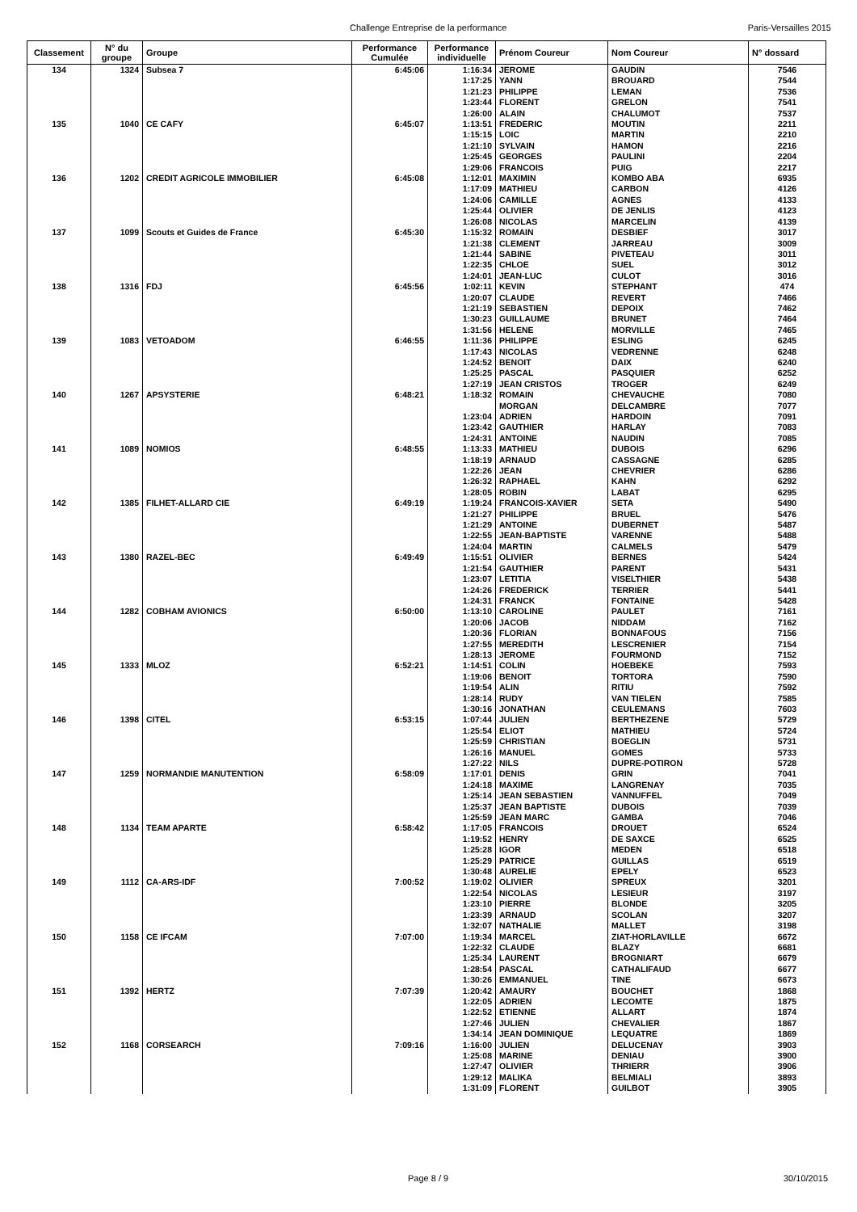Challenge Entreprise de la performance Paris-Versailles 2015
| Classement | N° du groupe | Groupe | Performance Cumulée | Performance individuelle | Prénom Coureur | Nom Coureur | N° dossard |
| --- | --- | --- | --- | --- | --- | --- | --- |
| 134 | 1324 | Subsea 7 | 6:45:06 | 1:16:34 | JEROME | GAUDIN | 7546 |
| | | | | 1:17:25 | YANN | BROUARD | 7544 |
| | | | | 1:21:23 | PHILIPPE | LEMAN | 7536 |
| | | | | 1:23:44 | FLORENT | GRELON | 7541 |
| | | | | 1:26:00 | ALAIN | CHALUMOT | 7537 |
| 135 | 1040 | CE CAFY | 6:45:07 | 1:13:51 | FREDERIC | MOUTIN | 2211 |
| | | | | 1:15:15 | LOIC | MARTIN | 2210 |
| | | | | 1:21:10 | SYLVAIN | HAMON | 2216 |
| | | | | 1:25:45 | GEORGES | PAULINI | 2204 |
| | | | | 1:29:06 | FRANCOIS | PUIG | 2217 |
| 136 | 1202 | CREDIT AGRICOLE IMMOBILIER | 6:45:08 | 1:12:01 | MAXIMIN | KOMBO ABA | 6935 |
| | | | | 1:17:09 | MATHIEU | CARBON | 4126 |
| | | | | 1:24:06 | CAMILLE | AGNES | 4133 |
| | | | | 1:25:44 | OLIVIER | DE JENLIS | 4123 |
| | | | | 1:26:08 | NICOLAS | MARCELIN | 4139 |
| 137 | 1099 | Scouts et Guides de France | 6:45:30 | 1:15:32 | ROMAIN | DESBIEF | 3017 |
| | | | | 1:21:38 | CLEMENT | JARREAU | 3009 |
| | | | | 1:21:44 | SABINE | PIVETEAU | 3011 |
| | | | | 1:22:35 | CHLOE | SUEL | 3012 |
| | | | | 1:24:01 | JEAN-LUC | CULOT | 3016 |
| 138 | 1316 | FDJ | 6:45:56 | 1:02:11 | KEVIN | STEPHANT | 474 |
| | | | | 1:20:07 | CLAUDE | REVERT | 7466 |
| | | | | 1:21:19 | SEBASTIEN | DEPOIX | 7462 |
| | | | | 1:30:23 | GUILLAUME | BRUNET | 7464 |
| | | | | 1:31:56 | HELENE | MORVILLE | 7465 |
| 139 | 1083 | VETOADOM | 6:46:55 | 1:11:36 | PHILIPPE | ESLING | 6245 |
| | | | | 1:17:43 | NICOLAS | VEDRENNE | 6248 |
| | | | | 1:24:52 | BENOIT | DAIX | 6240 |
| | | | | 1:25:25 | PASCAL | PASQUIER | 6252 |
| | | | | 1:27:19 | JEAN CRISTOS | TROGER | 6249 |
| 140 | 1267 | APSYSTERIE | 6:48:21 | 1:18:32 | ROMAIN | CHEVAUCHE | 7080 |
| | | | | | MORGAN | DELCAMBRE | 7077 |
| | | | | 1:23:04 | ADRIEN | HARDOIN | 7091 |
| | | | | 1:23:42 | GAUTHIER | HARLAY | 7083 |
| | | | | 1:24:31 | ANTOINE | NAUDIN | 7085 |
| 141 | 1089 | NOMIOS | 6:48:55 | 1:13:33 | MATHIEU | DUBOIS | 6296 |
| | | | | 1:18:19 | ARNAUD | CASSAGNE | 6285 |
| | | | | 1:22:26 | JEAN | CHEVRIER | 6286 |
| | | | | 1:26:32 | RAPHAEL | KAHN | 6292 |
| | | | | 1:28:05 | ROBIN | LABAT | 6295 |
| 142 | 1385 | FILHET-ALLARD CIE | 6:49:19 | 1:19:24 | FRANCOIS-XAVIER | SETA | 5490 |
| | | | | 1:21:27 | PHILIPPE | BRUEL | 5476 |
| | | | | 1:21:29 | ANTOINE | DUBERNET | 5487 |
| | | | | 1:22:55 | JEAN-BAPTISTE | VARENNE | 5488 |
| | | | | 1:24:04 | MARTIN | CALMELS | 5479 |
| 143 | 1380 | RAZEL-BEC | 6:49:49 | 1:15:51 | OLIVIER | BERNES | 5424 |
| | | | | 1:21:54 | GAUTHIER | PARENT | 5431 |
| | | | | 1:23:07 | LETITIA | VISELTHIER | 5438 |
| | | | | 1:24:26 | FREDERICK | TERRIER | 5441 |
| | | | | 1:24:31 | FRANCK | FONTAINE | 5428 |
| 144 | 1282 | COBHAM AVIONICS | 6:50:00 | 1:13:10 | CAROLINE | PAULET | 7161 |
| | | | | 1:20:06 | JACOB | NIDDAM | 7162 |
| | | | | 1:20:36 | FLORIAN | BONNAFOUS | 7156 |
| | | | | 1:27:55 | MEREDITH | LESCRENIER | 7154 |
| | | | | 1:28:13 | JEROME | FOURMOND | 7152 |
| 145 | 1333 | MLOZ | 6:52:21 | 1:14:51 | COLIN | HOEBEKE | 7593 |
| | | | | 1:19:06 | BENOIT | TORTORA | 7590 |
| | | | | 1:19:54 | ALIN | RITIU | 7592 |
| | | | | 1:28:14 | RUDY | VAN TIELEN | 7585 |
| | | | | 1:30:16 | JONATHAN | CEULEMANS | 7603 |
| 146 | 1398 | CITEL | 6:53:15 | 1:07:44 | JULIEN | BERTHEZENE | 5729 |
| | | | | 1:25:54 | ELIOT | MATHIEU | 5724 |
| | | | | 1:25:59 | CHRISTIAN | BOEGLIN | 5731 |
| | | | | 1:26:16 | MANUEL | GOMES | 5733 |
| | | | | 1:27:22 | NILS | DUPRE-POTIRON | 5728 |
| 147 | 1259 | NORMANDIE MANUTENTION | 6:58:09 | 1:17:01 | DENIS | GRIN | 7041 |
| | | | | 1:24:18 | MAXIME | LANGRENAY | 7035 |
| | | | | 1:25:14 | JEAN SEBASTIEN | VANNUFFEL | 7049 |
| | | | | 1:25:37 | JEAN BAPTISTE | DUBOIS | 7039 |
| | | | | 1:25:59 | JEAN MARC | GAMBA | 7046 |
| 148 | 1134 | TEAM APARTE | 6:58:42 | 1:17:05 | FRANCOIS | DROUET | 6524 |
| | | | | 1:19:52 | HENRY | DE SAXCE | 6525 |
| | | | | 1:25:28 | IGOR | MEDEN | 6518 |
| | | | | 1:25:29 | PATRICE | GUILLAS | 6519 |
| | | | | 1:30:48 | AURELIE | EPELY | 6523 |
| 149 | 1112 | CA-ARS-IDF | 7:00:52 | 1:19:02 | OLIVIER | SPREUX | 3201 |
| | | | | 1:22:54 | NICOLAS | LESIEUR | 3197 |
| | | | | 1:23:10 | PIERRE | BLONDE | 3205 |
| | | | | 1:23:39 | ARNAUD | SCOLAN | 3207 |
| | | | | 1:32:07 | NATHALIE | MALLET | 3198 |
| 150 | 1158 | CE IFCAM | 7:07:00 | 1:19:34 | MARCEL | ZIAT-HORLAVILLE | 6672 |
| | | | | 1:22:32 | CLAUDE | BLAZY | 6681 |
| | | | | 1:25:34 | LAURENT | BROGNIART | 6679 |
| | | | | 1:28:54 | PASCAL | CATHALIFAUD | 6677 |
| | | | | 1:30:26 | EMMANUEL | TINE | 6673 |
| 151 | 1392 | HERTZ | 7:07:39 | 1:20:42 | AMAURY | BOUCHET | 1868 |
| | | | | 1:22:05 | ADRIEN | LECOMTE | 1875 |
| | | | | 1:22:52 | ETIENNE | ALLART | 1874 |
| | | | | 1:27:46 | JULIEN | CHEVALIER | 1867 |
| | | | | 1:34:14 | JEAN DOMINIQUE | LEQUATRE | 1869 |
| 152 | 1168 | CORSEARCH | 7:09:16 | 1:16:00 | JULIEN | DELUCENAY | 3903 |
| | | | | 1:25:08 | MARINE | DENIAU | 3900 |
| | | | | 1:27:47 | OLIVIER | THRIERR | 3906 |
| | | | | 1:29:12 | MALIKA | BELMIALI | 3893 |
| | | | | 1:31:09 | FLORENT | GUILBOT | 3905 |
Page 8 / 9 30/10/2015